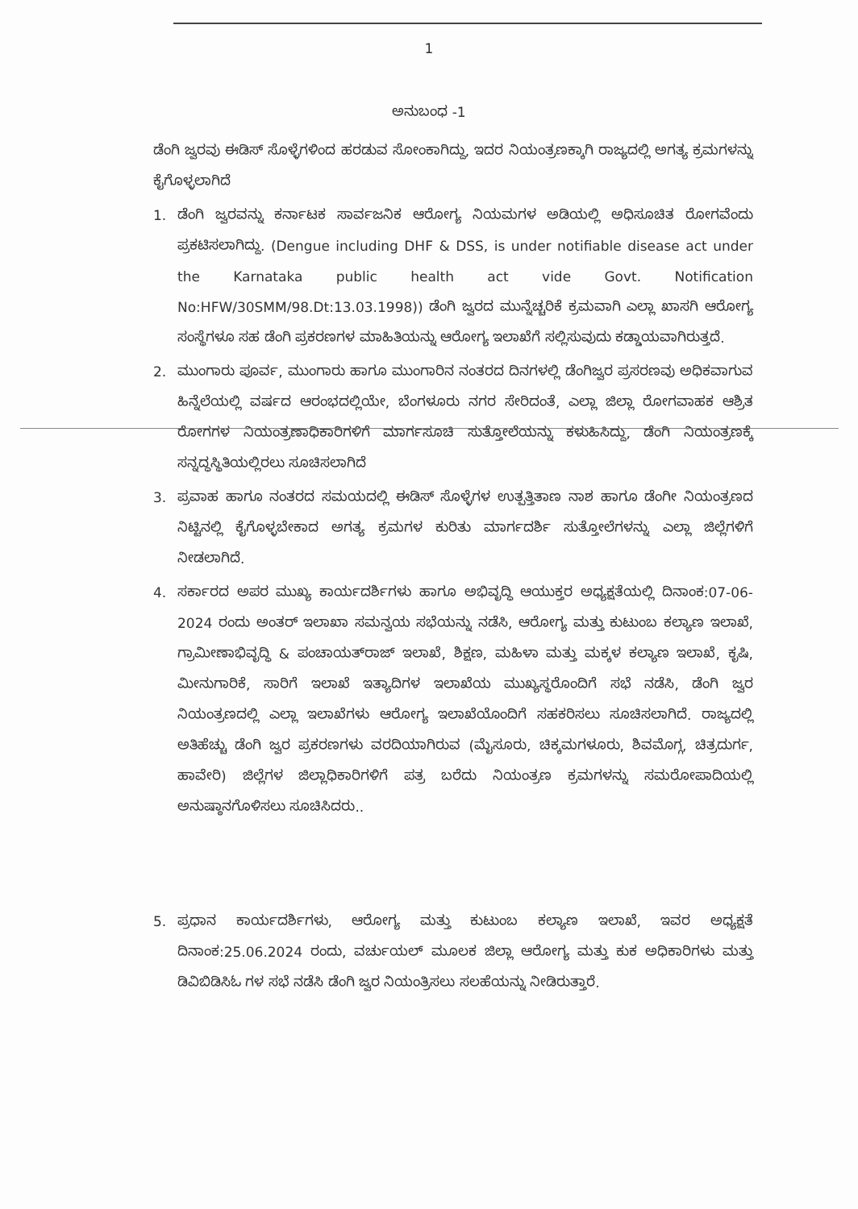1
ಅನುಬಂಧ -1
ಡೆಂಗಿ ಜ್ವರವು ಈಡಿಸ್ ಸೊಳ್ಳೆಗಳಿಂದ ಹರಡುವ ಸೋಂಕಾಗಿದ್ದು, ಇದರ ನಿಯಂತ್ರಣಕ್ಕಾಗಿ ರಾಜ್ಯದಲ್ಲಿ ಅಗತ್ಯ ಕ್ರಮಗಳನ್ನು ಕೈಗೊಳ್ಳಲಾಗಿದೆ
1. ಡೆಂಗಿ ಜ್ವರವನ್ನು ಕರ್ನಾಟಕ ಸಾರ್ವಜನಿಕ ಆರೋಗ್ಯ ನಿಯಮಗಳ ಅಡಿಯಲ್ಲಿ ಅಧಿಸೂಚಿತ ರೋಗವೆಂದು ಪ್ರಕಟಿಸಲಾಗಿದ್ದು. (Dengue including DHF & DSS, is under notifiable disease act under the Karnataka public health act vide Govt. Notification No:HFW/30SMM/98.Dt:13.03.1998)) ಡೆಂಗಿ ಜ್ವರದ ಮುನ್ನೆಚ್ಚರಿಕೆ ಕ್ರಮವಾಗಿ ಎಲ್ಲಾ ಖಾಸಗಿ ಆರೋಗ್ಯ ಸಂಸ್ಥೆಗಳೂ ಸಹ ಡೆಂಗಿ ಪ್ರಕರಣಗಳ ಮಾಹಿತಿಯನ್ನು ಆರೋಗ್ಯ ಇಲಾಖೆಗೆ ಸಲ್ಲಿಸುವುದು ಕಡ್ಡಾಯವಾಗಿರುತ್ತದೆ.
2. ಮುಂಗಾರು ಪೂರ್ವ, ಮುಂಗಾರು ಹಾಗೂ ಮುಂಗಾರಿನ ನಂತರದ ದಿನಗಳಲ್ಲಿ ಡೆಂಗಿಜ್ವರ ಪ್ರಸರಣವು ಅಧಿಕವಾಗುವ ಹಿನ್ನೆಲೆಯಲ್ಲಿ ವರ್ಷದ ಆರಂಭದಲ್ಲಿಯೇ, ಬೆಂಗಳೂರು ನಗರ ಸೇರಿದಂತೆ, ಎಲ್ಲಾ ಜಿಲ್ಲಾ ರೋಗವಾಹಕ ಆಶ್ರಿತ ರೋಗಗಳ ನಿಯಂತ್ರಣಾಧಿಕಾರಿಗಳಿಗೆ ಮಾರ್ಗಸೂಚಿ ಸುತ್ತೋಲೆಯನ್ನು ಕಳುಹಿಸಿದ್ದು, ಡೆಂಗಿ ನಿಯಂತ್ರಣಕ್ಕೆ ಸನ್ನದ್ಧಸ್ಥಿತಿಯಲ್ಲಿರಲು ಸೂಚಿಸಲಾಗಿದೆ
3. ಪ್ರವಾಹ ಹಾಗೂ ನಂತರದ ಸಮಯದಲ್ಲಿ ಈಡಿಸ್ ಸೊಳ್ಳೆಗಳ ಉತ್ಪತ್ತಿತಾಣ ನಾಶ ಹಾಗೂ ಡೆಂಗೀ ನಿಯಂತ್ರಣದ ನಿಟ್ಟಿನಲ್ಲಿ ಕೈಗೊಳ್ಳಬೇಕಾದ ಅಗತ್ಯ ಕ್ರಮಗಳ ಕುರಿತು ಮಾರ್ಗದರ್ಶಿ ಸುತ್ತೋಲೆಗಳನ್ನು ಎಲ್ಲಾ ಜಿಲ್ಲೆಗಳಿಗೆ ನೀಡಲಾಗಿದೆ.
4. ಸರ್ಕಾರದ ಅಪರ ಮುಖ್ಯ ಕಾರ್ಯದರ್ಶಿಗಳು ಹಾಗೂ ಅಭಿವೃದ್ಧಿ ಆಯುಕ್ತರ ಅಧ್ಯಕ್ಷತೆಯಲ್ಲಿ ದಿನಾಂಕ:07-06-2024 ರಂದು ಅಂತರ್ ಇಲಾಖಾ ಸಮನ್ವಯ ಸಭೆಯನ್ನು ನಡೆಸಿ, ಆರೋಗ್ಯ ಮತ್ತು ಕುಟುಂಬ ಕಲ್ಯಾಣ ಇಲಾಖೆ, ಗ್ರಾಮೀಣಾಭಿವೃದ್ಧಿ & ಪಂಚಾಯತ್‌ರಾಜ್ ಇಲಾಖೆ, ಶಿಕ್ಷಣ, ಮಹಿಳಾ ಮತ್ತು ಮಕ್ಕಳ ಕಲ್ಯಾಣ ಇಲಾಖೆ, ಕೃಷಿ, ಮೀನುಗಾರಿಕೆ, ಸಾರಿಗೆ ಇಲಾಖೆ ಇತ್ಯಾದಿಗಳ ಇಲಾಖೆಯ ಮುಖ್ಯಸ್ಥರೊಂದಿಗೆ ಸಭೆ ನಡೆಸಿ, ಡೆಂಗಿ ಜ್ವರ ನಿಯಂತ್ರಣದಲ್ಲಿ ಎಲ್ಲಾ ಇಲಾಖೆಗಳು ಆರೋಗ್ಯ ಇಲಾಖೆಯೊಂದಿಗೆ ಸಹಕರಿಸಲು ಸೂಚಿಸಲಾಗಿದೆ. ರಾಜ್ಯದಲ್ಲಿ ಅತಿಹೆಚ್ಚು ಡೆಂಗಿ ಜ್ವರ ಪ್ರಕರಣಗಳು ವರದಿಯಾಗಿರುವ (ಮೈಸೂರು, ಚಿಕ್ಕಮಗಳೂರು, ಶಿವಮೊಗ್ಗ, ಚಿತ್ರದುರ್ಗ, ಹಾವೇರಿ) ಜಿಲ್ಲೆಗಳ ಜಿಲ್ಲಾಧಿಕಾರಿಗಳಿಗೆ ಪತ್ರ ಬರೆದು ನಿಯಂತ್ರಣ ಕ್ರಮಗಳನ್ನು ಸಮರೋಪಾದಿಯಲ್ಲಿ ಅನುಷ್ಠಾನಗೊಳಿಸಲು ಸೂಚಿಸಿದರು..
5. ಪ್ರಧಾನ ಕಾರ್ಯದರ್ಶಿಗಳು, ಆರೋಗ್ಯ ಮತ್ತು ಕುಟುಂಬ ಕಲ್ಯಾಣ ಇಲಾಖೆ, ಇವರ ಅಧ್ಯಕ್ಷತೆ ದಿನಾಂಕ:25.06.2024 ರಂದು, ವರ್ಚುಯಲ್ ಮೂಲಕ ಜಿಲ್ಲಾ ಆರೋಗ್ಯ ಮತ್ತು ಕುಕ ಅಧಿಕಾರಿಗಳು ಮತ್ತು ಡಿವಿಬಿಡಿಸಿಓ ಗಳ ಸಭೆ ನಡೆಸಿ ಡೆಂಗಿ ಜ್ವರ ನಿಯಂತ್ರಿಸಲು ಸಲಹೆಯನ್ನು ನೀಡಿರುತ್ತಾರೆ.